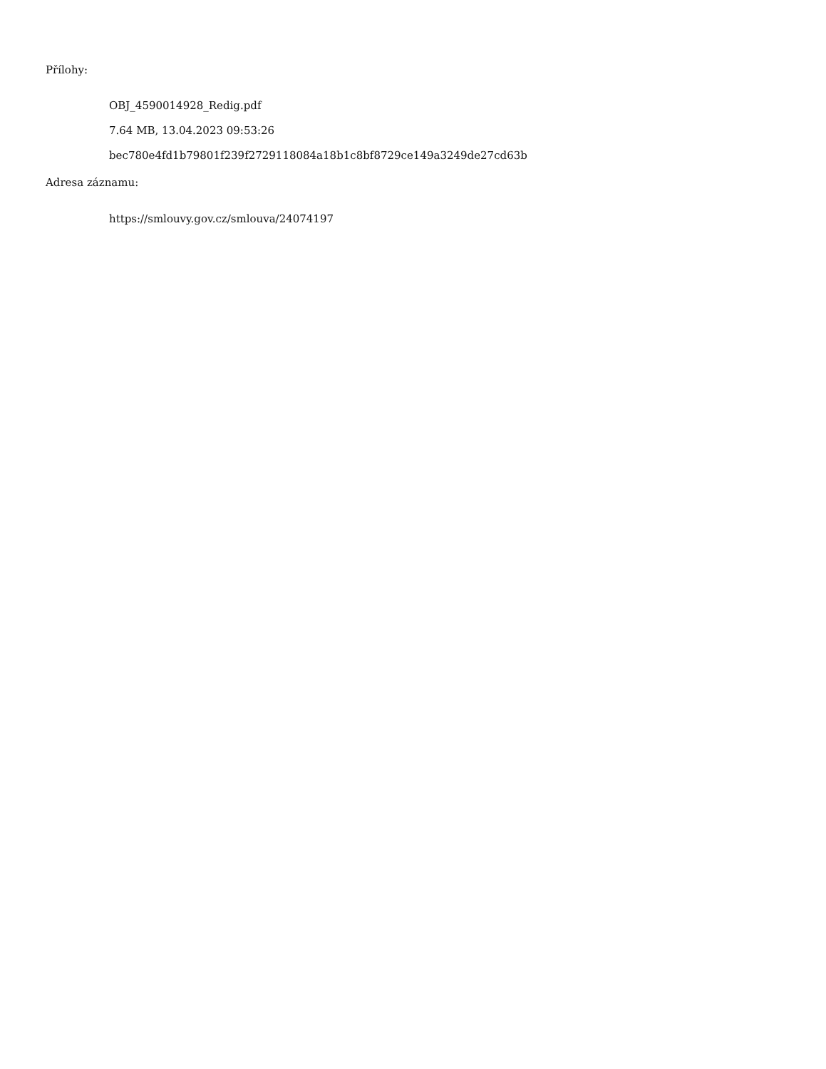Přílohy:
OBJ_4590014928_Redig.pdf
7.64 MB, 13.04.2023 09:53:26
bec780e4fd1b79801f239f2729118084a18b1c8bf8729ce149a3249de27cd63b
Adresa záznamu:
https://smlouvy.gov.cz/smlouva/24074197